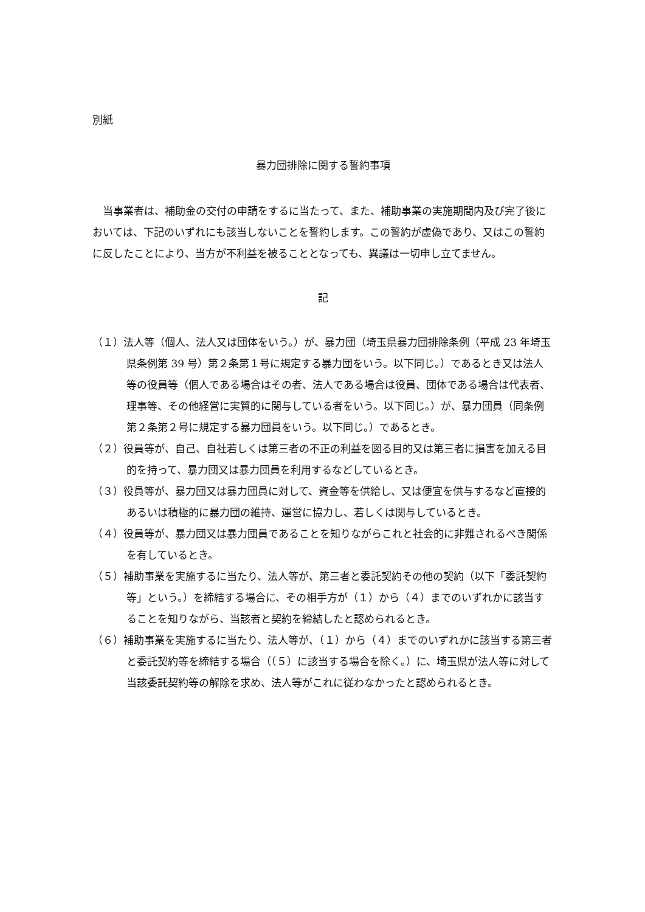別紙
暴力団排除に関する誓約事項
　当事業者は、補助金の交付の申請をするに当たって、また、補助事業の実施期間内及び完了後においては、下記のいずれにも該当しないことを誓約します。この誓約が虚偽であり、又はこの誓約に反したことにより、当方が不利益を被ることとなっても、異議は一切申し立てません。
記
（１）法人等（個人、法人又は団体をいう。）が、暴力団（埼玉県暴力団排除条例（平成 23 年埼玉県条例第 39 号）第２条第１号に規定する暴力団をいう。以下同じ。）であるとき又は法人等の役員等（個人である場合はその者、法人である場合は役員、団体である場合は代表者、理事等、その他経営に実質的に関与している者をいう。以下同じ。）が、暴力団員（同条例第２条第２号に規定する暴力団員をいう。以下同じ。）であるとき。
（２）役員等が、自己、自社若しくは第三者の不正の利益を図る目的又は第三者に損害を加える目的を持って、暴力団又は暴力団員を利用するなどしているとき。
（３）役員等が、暴力団又は暴力団員に対して、資金等を供給し、又は便宜を供与するなど直接的あるいは積極的に暴力団の維持、運営に協力し、若しくは関与しているとき。
（４）役員等が、暴力団又は暴力団員であることを知りながらこれと社会的に非難されるべき関係を有しているとき。
（５）補助事業を実施するに当たり、法人等が、第三者と委託契約その他の契約（以下「委託契約等」という。）を締結する場合に、その相手方が（１）から（４）までのいずれかに該当することを知りながら、当該者と契約を締結したと認められるとき。
（６）補助事業を実施するに当たり、法人等が、（１）から（４）までのいずれかに該当する第三者と委託契約等を締結する場合（（５）に該当する場合を除く。）に、埼玉県が法人等に対して当該委託契約等の解除を求め、法人等がこれに従わなかったと認められるとき。